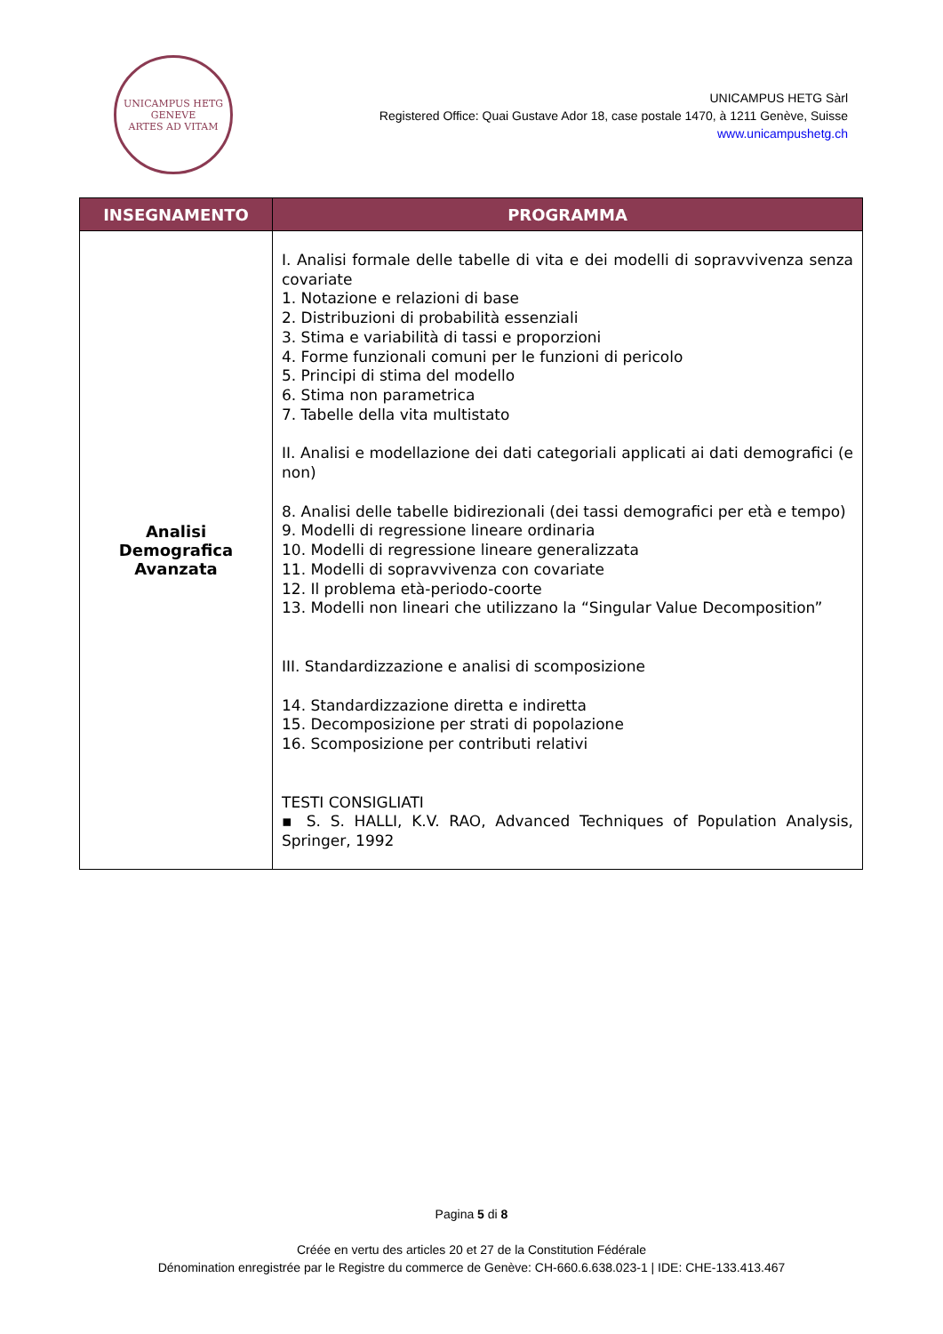UNICAMPUS HETG
GENEVE
ARTES AD VITAM
UNICAMPUS HETG Sàrl
Registered Office: Quai Gustave Ador 18, case postale 1470, à 1211 Genève, Suisse
www.unicampushetg.ch
| INSEGNAMENTO | PROGRAMMA |
| --- | --- |
| Analisi Demografica Avanzata | I. Analisi formale delle tabelle di vita e dei modelli di sopravvivenza senza covariate 1. Notazione e relazioni di base 2. Distribuzioni di probabilità essenziali 3. Stima e variabilità di tassi e proporzioni 4. Forme funzionali comuni per le funzioni di pericolo 5. Principi di stima del modello 6. Stima non parametrica 7. Tabelle della vita multistato II. Analisi e modellazione dei dati categoriali applicati ai dati demografici (e non) 8. Analisi delle tabelle bidirezionali (dei tassi demografici per età e tempo) 9. Modelli di regressione lineare ordinaria 10. Modelli di regressione lineare generalizzata 11. Modelli di sopravvivenza con covariate 12. Il problema età-periodo-coorte 13. Modelli non lineari che utilizzano la “Singular Value Decomposition” III. Standardizzazione e analisi di scomposizione 14. Standardizzazione diretta e indiretta 15. Decomposizione per strati di popolazione 16. Scomposizione per contributi relativi TESTI CONSIGLIATI ▪ S. S. HALLI, K.V. RAO, Advanced Techniques of Population Analysis, Springer, 1992 |
Pagina 5 di 8
Créée en vertu des articles 20 et 27 de la Constitution Fédérale
Dénomination enregistrée par le Registre du commerce de Genève: CH-660.6.638.023-1 | IDE: CHE-133.413.467